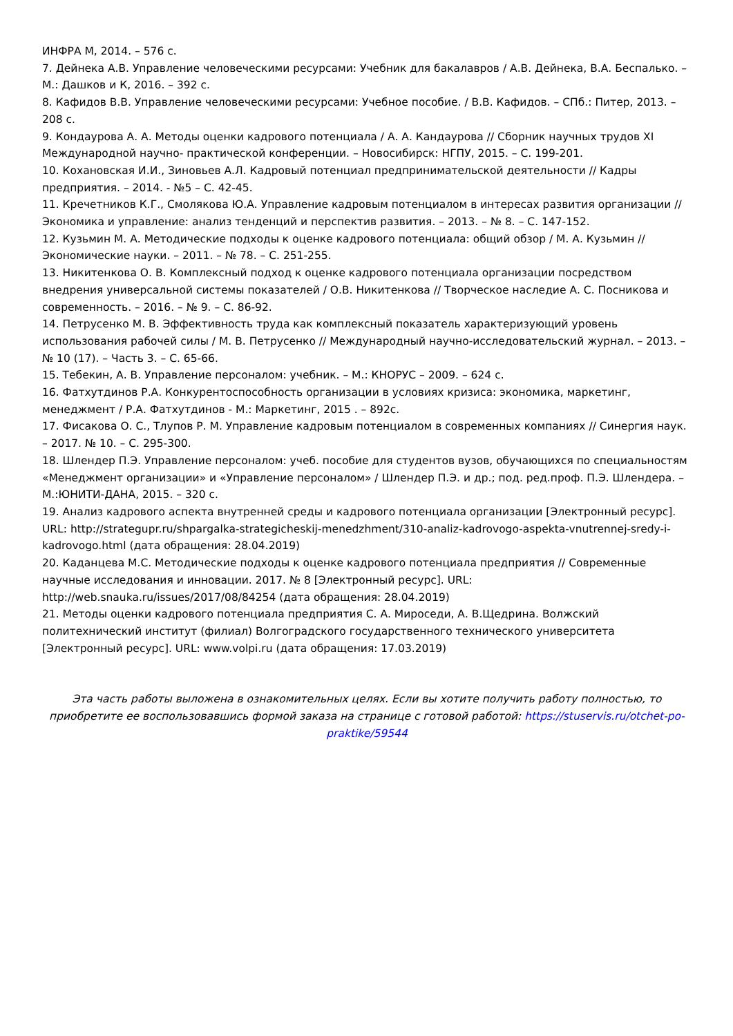ИНФРА М, 2014. – 576 с.
7. Дейнека А.В. Управление человеческими ресурсами: Учебник для бакалавров / А.В. Дейнека, В.А. Беспалько. – М.: Дашков и К, 2016. – 392 с.
8. Кафидов В.В. Управление человеческими ресурсами: Учебное пособие. / В.В. Кафидов. – СПб.: Питер, 2013. – 208 с.
9. Кондаурова А. А. Методы оценки кадрового потенциала / А. А. Кандаурова // Сборник научных трудов XI Международной научно- практической конференции. – Новосибирск: НГПУ, 2015. – С. 199-201.
10. Кохановская И.И., Зиновьев А.Л. Кадровый потенциал предпринимательской деятельности // Кадры предприятия. – 2014. - №5 – С. 42-45.
11. Кречетников К.Г., Смолякова Ю.А. Управление кадровым потенциалом в интересах развития организации // Экономика и управление: анализ тенденций и перспектив развития. – 2013. – № 8. – С. 147-152.
12. Кузьмин М. А. Методические подходы к оценке кадрового потенциала: общий обзор / М. А. Кузьмин // Экономические науки. – 2011. – № 78. – С. 251-255.
13. Никитенкова О. В. Комплексный подход к оценке кадрового потенциала организации посредством внедрения универсальной системы показателей / О.В. Никитенкова // Творческое наследие А. С. Посникова и современность. – 2016. – № 9. – С. 86-92.
14. Петрусенко М. В. Эффективность труда как комплексный показатель характеризующий уровень использования рабочей силы / М. В. Петрусенко // Международный научно-исследовательский журнал. – 2013. – № 10 (17). – Часть 3. – С. 65-66.
15. Тебекин, А. В. Управление персоналом: учебник. – М.: КНОРУС – 2009. – 624 с.
16. Фатхутдинов Р.А. Конкурентоспособность организации в условиях кризиса: экономика, маркетинг, менеджмент / Р.А. Фатхутдинов - М.: Маркетинг, 2015 . – 892с.
17. Фисакова О. С., Тлупов Р. М. Управление кадровым потенциалом в современных компаниях // Синергия наук. – 2017. № 10. – С. 295-300.
18. Шлендер П.Э. Управление персоналом: учеб. пособие для студентов вузов, обучающихся по специальностям «Менеджмент организации» и «Управление персоналом» / Шлендер П.Э. и др.; под. ред.проф. П.Э. Шлендера. – М.:ЮНИТИ-ДАНА, 2015. – 320 с.
19. Анализ кадрового аспекта внутренней среды и кадрового потенциала организации [Электронный ресурс]. URL: http://strategupr.ru/shpargalka-strategicheskij-menedzhment/310-analiz-kadrovogo-aspekta-vnutrennej-sredy-i-kadrovogo.html (дата обращения: 28.04.2019)
20. Каданцева М.С. Методические подходы к оценке кадрового потенциала предприятия // Современные научные исследования и инновации. 2017. № 8 [Электронный ресурс]. URL: http://web.snauka.ru/issues/2017/08/84254 (дата обращения: 28.04.2019)
21. Методы оценки кадрового потенциала предприятия С. А. Мироседи, А. В.Щедрина. Волжский политехнический институт (филиал) Волгоградского государственного технического университета [Электронный ресурс]. URL: www.volpi.ru (дата обращения: 17.03.2019)
Эта часть работы выложена в ознакомительных целях. Если вы хотите получить работу полностью, то приобретите ее воспользовавшись формой заказа на странице с готовой работой: https://stuservis.ru/otchet-po-praktike/59544